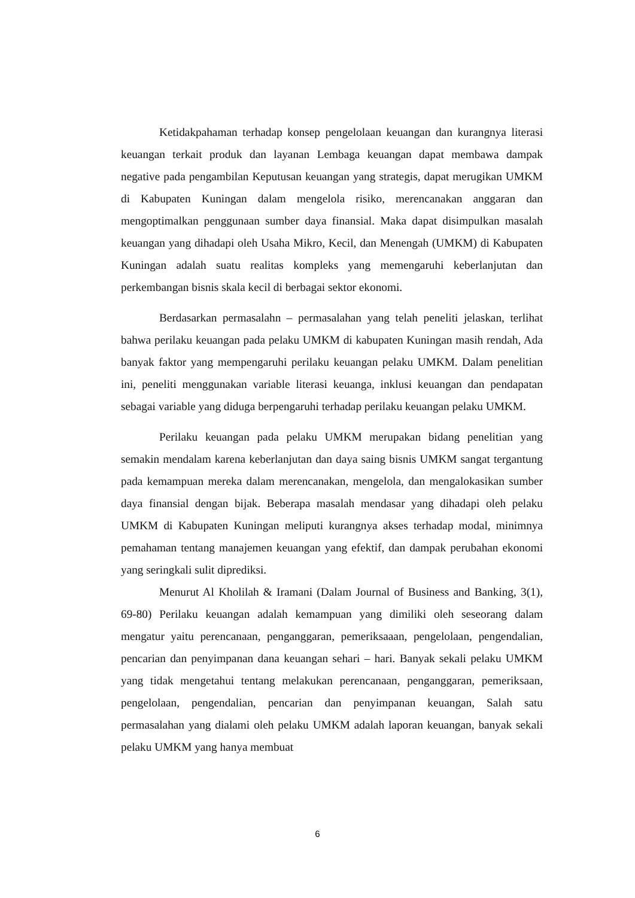Ketidakpahaman terhadap konsep pengelolaan keuangan dan kurangnya literasi keuangan terkait produk dan layanan Lembaga keuangan dapat membawa dampak negative pada pengambilan Keputusan keuangan yang strategis, dapat merugikan UMKM di Kabupaten Kuningan dalam mengelola risiko, merencanakan anggaran dan mengoptimalkan penggunaan sumber daya finansial. Maka dapat disimpulkan masalah keuangan yang dihadapi oleh Usaha Mikro, Kecil, dan Menengah (UMKM) di Kabupaten Kuningan adalah suatu realitas kompleks yang memengaruhi keberlanjutan dan perkembangan bisnis skala kecil di berbagai sektor ekonomi.
Berdasarkan permasalahn – permasalahan yang telah peneliti jelaskan, terlihat bahwa perilaku keuangan pada pelaku UMKM di kabupaten Kuningan masih rendah, Ada banyak faktor yang mempengaruhi perilaku keuangan pelaku UMKM. Dalam penelitian ini, peneliti menggunakan variable literasi keuanga, inklusi keuangan dan pendapatan sebagai variable yang diduga berpengaruhi terhadap perilaku keuangan pelaku UMKM.
Perilaku keuangan pada pelaku UMKM merupakan bidang penelitian yang semakin mendalam karena keberlanjutan dan daya saing bisnis UMKM sangat tergantung pada kemampuan mereka dalam merencanakan, mengelola, dan mengalokasikan sumber daya finansial dengan bijak. Beberapa masalah mendasar yang dihadapi oleh pelaku UMKM di Kabupaten Kuningan meliputi kurangnya akses terhadap modal, minimnya pemahaman tentang manajemen keuangan yang efektif, dan dampak perubahan ekonomi yang seringkali sulit diprediksi.
Menurut Al Kholilah & Iramani (Dalam Journal of Business and Banking, 3(1), 69-80) Perilaku keuangan adalah kemampuan yang dimiliki oleh seseorang dalam mengatur yaitu perencanaan, penganggaran, pemeriksaaan, pengelolaan, pengendalian, pencarian dan penyimpanan dana keuangan sehari – hari. Banyak sekali pelaku UMKM yang tidak mengetahui tentang melakukan perencanaan, penganggaran, pemeriksaan, pengelolaan, pengendalian, pencarian dan penyimpanan keuangan, Salah satu permasalahan yang dialami oleh pelaku UMKM adalah laporan keuangan, banyak sekali pelaku UMKM yang hanya membuat
6